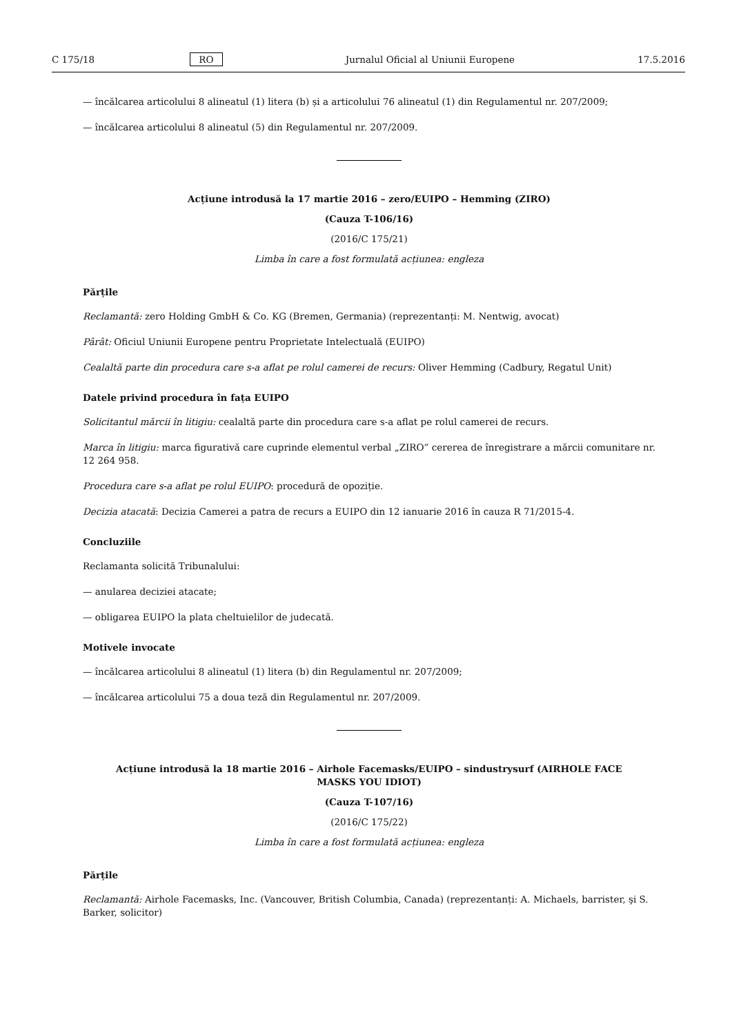C 175/18 RO Jurnalul Oficial al Uniunii Europene 17.5.2016
— încălcarea articolului 8 alineatul (1) litera (b) și a articolului 76 alineatul (1) din Regulamentul nr. 207/2009;
— încălcarea articolului 8 alineatul (5) din Regulamentul nr. 207/2009.
Acțiune introdusă la 17 martie 2016 – zero/EUIPO – Hemming (ZIRO)
(Cauza T-106/16)
(2016/C 175/21)
Limba în care a fost formulată acțiunea: engleza
Părțile
Reclamantă: zero Holding GmbH & Co. KG (Bremen, Germania) (reprezentanți: M. Nentwig, avocat)
Pârât: Oficiul Uniunii Europene pentru Proprietate Intelectuală (EUIPO)
Cealaltă parte din procedura care s-a aflat pe rolul camerei de recurs: Oliver Hemming (Cadbury, Regatul Unit)
Datele privind procedura în fața EUIPO
Solicitantul mărcii în litigiu: cealaltă parte din procedura care s-a aflat pe rolul camerei de recurs.
Marca în litigiu: marca figurativă care cuprinde elementul verbal „ZIRO” cererea de înregistrare a mărcii comunitare nr. 12 264 958.
Procedura care s-a aflat pe rolul EUIPO: procedură de opoziție.
Decizia atacată: Decizia Camerei a patra de recurs a EUIPO din 12 ianuarie 2016 în cauza R 71/2015-4.
Concluziile
Reclamanta solicită Tribunalului:
— anularea deciziei atacate;
— obligarea EUIPO la plata cheltuielilor de judecată.
Motivele invocate
— încălcarea articolului 8 alineatul (1) litera (b) din Regulamentul nr. 207/2009;
— încălcarea articolului 75 a doua teză din Regulamentul nr. 207/2009.
Acțiune introdusă la 18 martie 2016 – Airhole Facemasks/EUIPO – sindustrysurf (AIRHOLE FACE
MASKS YOU IDIOT)
(Cauza T-107/16)
(2016/C 175/22)
Limba în care a fost formulată acțiunea: engleza
Părțile
Reclamantă: Airhole Facemasks, Inc. (Vancouver, British Columbia, Canada) (reprezentanți: A. Michaels, barrister, şi S. Barker, solicitor)